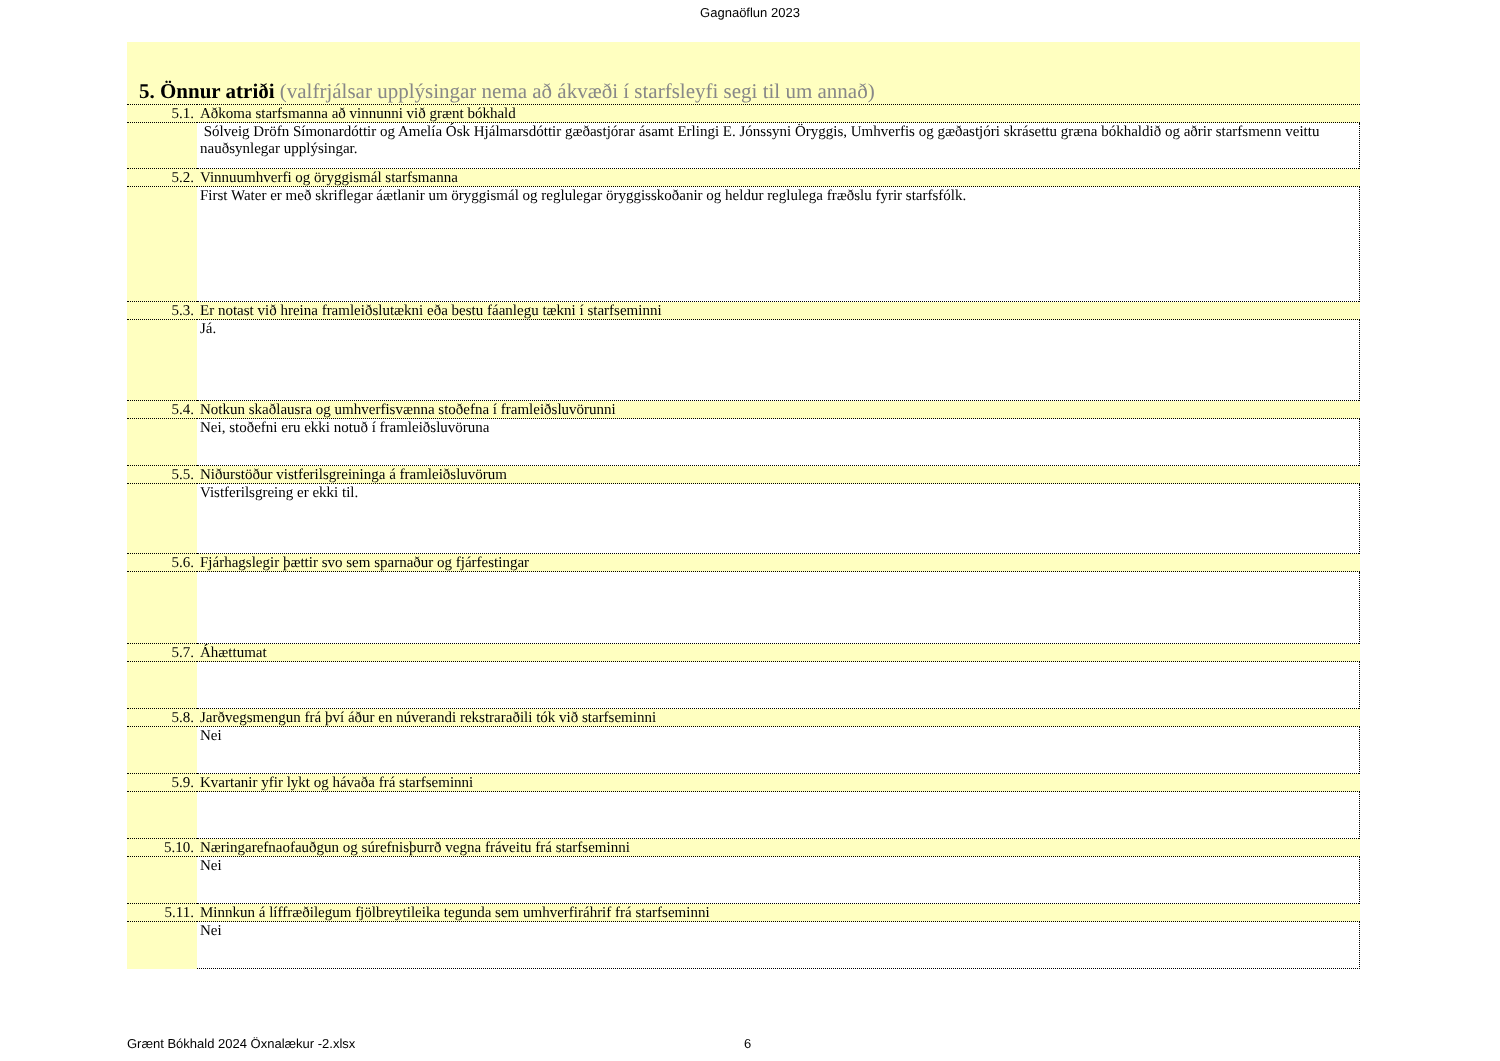Gagnaöflun 2023
5. Önnur atriði (valfrjálsar upplýsingar nema að ákvæði í starfsleyfi segi til um annað)
| 5.1. | Aðkoma starfsmanna að vinnunni við grænt bókhald |
| | Sólveig Dröfn Símonardóttir og Amelía Ósk Hjálmarsdóttir gæðastjórar ásamt Erlingi E. Jónssyni Öryggis, Umhverfis og gæðastjóri skrásettu græna bókhaldið og aðrir starfsmenn veittu nauðsynlegar upplýsingar. |
| 5.2. | Vinnuumhverfi og öryggismál starfsmanna |
| | First Water er með skriflegar áætlanir um öryggismál og reglulegar öryggisskoðanir og heldur reglulega fræðslu fyrir starfsfólk. |
| 5.3. | Er notast við hreina framleiðslutækni eða bestu fáanlegu tækni í starfseminni |
| | Já. |
| 5.4. | Notkun skaðlausra og umhverfisvænna stoðefna í framleiðsluvörunni |
| | Nei, stoðefni eru ekki notuð í framleiðsluvöruna |
| 5.5. | Niðurstöður vistferilsgreininga á framleiðsluvörum |
| | Vistferilsgreing er ekki til. |
| 5.6. | Fjárhagslegir þættir svo sem sparnaður og fjárfestingar |
| 5.7. | Áhættumat |
| 5.8. | Jarðvegsmengun frá því áður en núverandi rekstraraðili tók við starfseminni |
| | Nei |
| 5.9. | Kvartanir yfir lykt og hávaða frá starfseminni |
| 5.10. | Næringarefnaofauðgun og súrefnisþurrð vegna fráveitu frá starfseminni |
| | Nei |
| 5.11. | Minnkun á líffræðilegum fjölbreytileika tegunda sem umhverfiráhrif frá starfseminni |
| | Nei |
Grænt Bókhald 2024 Öxnalækur -2.xlsx 6